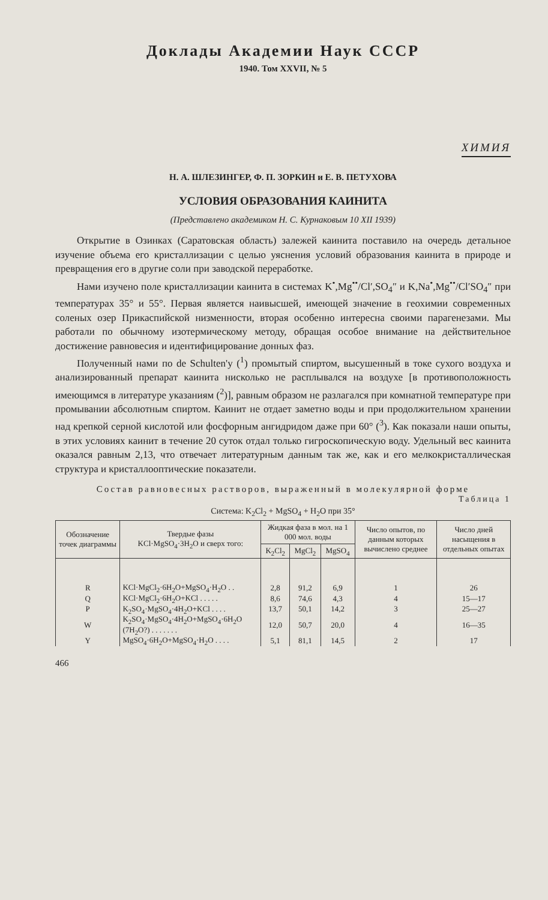Доклады Академии Наук СССР
1940. Том XXVII, № 5
ХИМИЯ
Н. А. ШЛЕЗИНГЕР, Ф. П. ЗОРКИН и Е. В. ПЕТУХОВА
УСЛОВИЯ ОБРАЗОВАНИЯ КАИНИТА
(Представлено академиком Н. С. Курнаковым 10 XII 1939)
Открытие в Озинках (Саратовская область) залежей каинита поставило на очередь детальное изучение объема его кристаллизации с целью уяснения условий образования каинита в природе и превращения его в другие соли при заводской переработке.
Нами изучено поле кристаллизации каинита в системах K<sup>•</sup>,Mg<sup>••</sup>/Cl′,SO<sub>4</sub>″ и K,Na<sup>•</sup>,Mg<sup>••</sup>/Cl′SO<sub>4</sub>″ при температурах 35° и 55°. Первая является наивысшей, имеющей значение в геохимии современных соленых озер Прикаспийской низменности, вторая особенно интересна своими парагенезами. Мы работали по обычному изотермическому методу, обращая особое внимание на действительное достижение равновесия и идентифицирование донных фаз.
Полученный нами по de Schulten'у (<sup>1</sup>) промытый спиртом, высушенный в токе сухого воздуха и анализированный препарат каинита нисколько не расплывался на воздухе [в противоположность имеющимся в литературе указаниям (<sup>2</sup>)], равным образом не разлагался при комнатной температуре при промывании абсолютным спиртом. Каинит не отдает заметно воды и при продолжительном хранении над крепкой серной кислотой или фосфорным ангидридом даже при 60° (<sup>3</sup>). Как показали наши опыты, в этих условиях каинит в течение 20 суток отдал только гигроскопическую воду. Удельный вес каинита оказался равным 2,13, что отвечает литературным данным так же, как и его мелкокристаллическая структура и кристаллооптические показатели.
Состав равновесных растворов, выраженный в молекулярной форме
Таблица 1
Система: K<sub>2</sub>Cl<sub>2</sub> + MgSO<sub>4</sub> + H<sub>2</sub>O при 35°
| Обозначение точек диаграммы | Твердые фазы KCl·MgSO<sub>4</sub>·3H<sub>2</sub>O и сверх того: | Жидкая фаза в мол. на 1 000 мол. воды | | | Число опытов, по данным которых вычислено среднее | Число дней насыщения в отдельных опытах |
| --- | --- | --- | --- | --- | --- | --- |
| | | K<sub>2</sub>Cl<sub>2</sub> | MgCl<sub>2</sub> | MgSO<sub>4</sub> | | |
| R | KCl·MgCl<sub>2</sub>·6H<sub>2</sub>O+MgSO<sub>4</sub>·H<sub>2</sub>O . . | 2,8 | 91,2 | 6,9 | 1 | 26 |
| Q | KCl·MgCl<sub>2</sub>·6H<sub>2</sub>O+KCl . . . . . | 8,6 | 74,6 | 4,3 | 4 | 15—17 |
| P | K<sub>2</sub>SO<sub>4</sub>·MgSO<sub>4</sub>·4H<sub>2</sub>O+KCl . . . . | 13,7 | 50,1 | 14,2 | 3 | 25—27 |
| W | K<sub>2</sub>SO<sub>4</sub>·MgSO<sub>4</sub>·4H<sub>2</sub>O+MgSO<sub>4</sub>·6H<sub>2</sub>O (7H<sub>2</sub>O?) . . . . . . . | 12,0 | 50,7 | 20,0 | 4 | 16—35 |
| Y | MgSO<sub>4</sub>·6H<sub>2</sub>O+MgSO<sub>4</sub>·H<sub>2</sub>O . . . . | 5,1 | 81,1 | 14,5 | 2 | 17 |
466